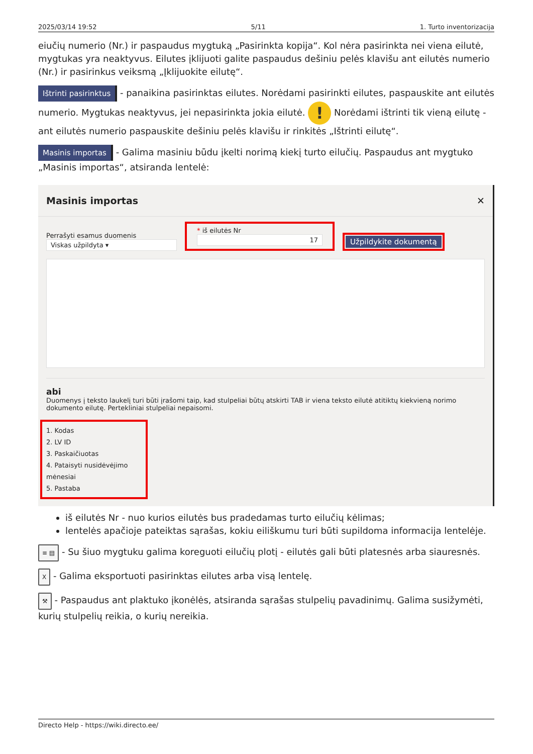2025/03/14 19:52 5/11 1. Turto inventorizacija
eiučių numerio (Nr.) ir paspaudus mygtuką „Pasirinkta kopija“. Kol nėra pasirinkta nei viena eilutė, mygtukas yra neaktyvus. Eilutes įklijuoti galite paspaudus dešiniu pelės klavišu ant eilutės numerio (Nr.) ir pasirinkus veiksmą „Įklijuokite eilutę“.
Ištrinti pasirinktus - panaikina pasirinktas eilutes. Norėdami pasirinkti eilutes, paspauskite ant eilutės numerio. Mygtukas neaktyvus, jei nepasirinkta jokia eilutė. ! Norėdami ištrinti tik vieną eilutę - ant eilutės numerio paspauskite dešiniu pelės klavišu ir rinkitės „Ištrinti eilutę“.
Masinis importas - Galima masiniu būdu įkelti norimą kiekį turto eilučių. Paspaudus ant mygtuko „Masinis importas“, atsiranda lentelė:
Masinis importas ✕
Perrašyti esamus duomenis
Viskas užpildyta ▾
* iš eilutės Nr
17
Užpildykite dokumentą
abi
Duomenys į teksto laukelį turi būti įrašomi taip, kad stulpeliai būtų atskirti TAB ir viena teksto eilutė atitiktų kiekvieną norimo dokumento eilutę. Pertekliniai stulpeliai nepaisomi.
1. Kodas
2. LV ID
3. Paskaičiuotas
4. Pataisyti nusidėvėjimo mėnesiai
5. Pastaba
iš eilutės Nr - nuo kurios eilutės bus pradedamas turto eilučių kėlimas;
lentelės apačioje pateiktas sąrašas, kokiu eiliškumu turi būti supildoma informacija lentelėje.
≡ ▤ - Su šiuo mygtuku galima koreguoti eilučių plotį - eilutės gali būti platesnės arba siauresnės.
X - Galima eksportuoti pasirinktas eilutes arba visą lentelę.
⚒ - Paspaudus ant plaktuko įkonėlės, atsiranda sąrašas stulpelių pavadinimų. Galima susižymėti, kurių stulpelių reikia, o kurių nereikia.
Directo Help - https://wiki.directo.ee/